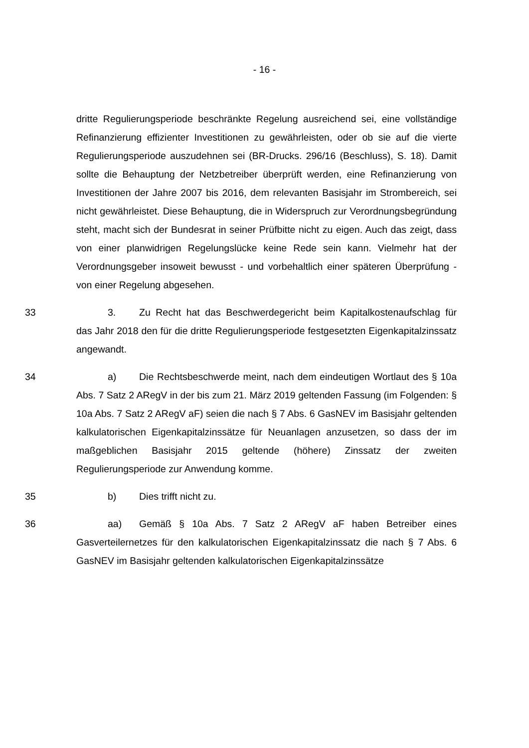- 16 -
dritte Regulierungsperiode beschränkte Regelung ausreichend sei, eine vollständige Refinanzierung effizienter Investitionen zu gewährleisten, oder ob sie auf die vierte Regulierungsperiode auszudehnen sei (BR-Drucks. 296/16 (Beschluss), S. 18). Damit sollte die Behauptung der Netzbetreiber überprüft werden, eine Refinanzierung von Investitionen der Jahre 2007 bis 2016, dem relevanten Basisjahr im Strombereich, sei nicht gewährleistet. Diese Behauptung, die in Widerspruch zur Verordnungsbegründung steht, macht sich der Bundesrat in seiner Prüfbitte nicht zu eigen. Auch das zeigt, dass von einer planwidrigen Regelungslücke keine Rede sein kann. Vielmehr hat der Verordnungsgeber insoweit bewusst - und vorbehaltlich einer späteren Überprüfung - von einer Regelung abgesehen.
33 3. Zu Recht hat das Beschwerdegericht beim Kapitalkostenaufschlag für das Jahr 2018 den für die dritte Regulierungsperiode festgesetzten Eigenkapitalzinssatz angewandt.
34 a) Die Rechtsbeschwerde meint, nach dem eindeutigen Wortlaut des § 10a Abs. 7 Satz 2 ARegV in der bis zum 21. März 2019 geltenden Fassung (im Folgenden: § 10a Abs. 7 Satz 2 ARegV aF) seien die nach § 7 Abs. 6 GasNEV im Basisjahr geltenden kalkulatorischen Eigenkapitalzinssätze für Neuanlagen anzusetzen, so dass der im maßgeblichen Basisjahr 2015 geltende (höhere) Zinssatz der zweiten Regulierungsperiode zur Anwendung komme.
35 b) Dies trifft nicht zu.
36 aa) Gemäß § 10a Abs. 7 Satz 2 ARegV aF haben Betreiber eines Gasverteilernetzes für den kalkulatorischen Eigenkapitalzinssatz die nach § 7 Abs. 6 GasNEV im Basisjahr geltenden kalkulatorischen Eigenkapitalzinssätze